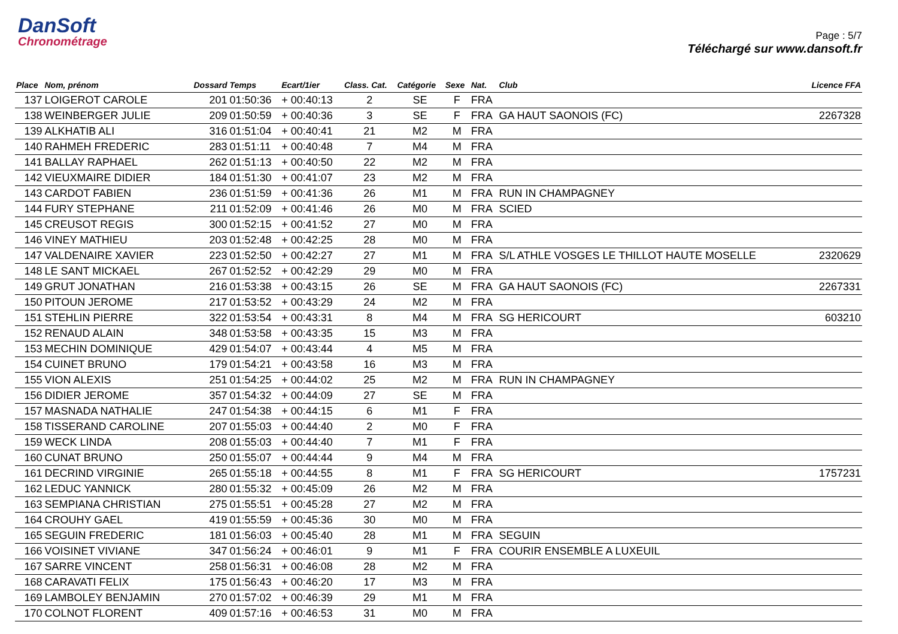DanSoft
Chronométrage
Page : 5/7
Téléchargé sur www.dansoft.fr
| Place | Nom, prénom | Dossard | Temps | Ecart/1ier | Class. Cat. | Catégorie | Sexe | Nat. | Club | Licence FFA |
| --- | --- | --- | --- | --- | --- | --- | --- | --- | --- | --- |
| 137 | LOIGEROT CAROLE | 201 | 01:50:36 | + 00:40:13 | 2 | SE | F | FRA | | |
| 138 | WEINBERGER JULIE | 209 | 01:50:59 | + 00:40:36 | 3 | SE | F | FRA | GA HAUT SAONOIS (FC) | 2267328 |
| 139 | ALKHATIB ALI | 316 | 01:51:04 | + 00:40:41 | 21 | M2 | M | FRA | | |
| 140 | RAHMEH FREDERIC | 283 | 01:51:11 | + 00:40:48 | 7 | M4 | M | FRA | | |
| 141 | BALLAY RAPHAEL | 262 | 01:51:13 | + 00:40:50 | 22 | M2 | M | FRA | | |
| 142 | VIEUXMAIRE DIDIER | 184 | 01:51:30 | + 00:41:07 | 23 | M2 | M | FRA | | |
| 143 | CARDOT FABIEN | 236 | 01:51:59 | + 00:41:36 | 26 | M1 | M | FRA | RUN IN CHAMPAGNEY | |
| 144 | FURY STEPHANE | 211 | 01:52:09 | + 00:41:46 | 26 | M0 | M | FRA | SCIED | |
| 145 | CREUSOT REGIS | 300 | 01:52:15 | + 00:41:52 | 27 | M0 | M | FRA | | |
| 146 | VINEY MATHIEU | 203 | 01:52:48 | + 00:42:25 | 28 | M0 | M | FRA | | |
| 147 | VALDENAIRE XAVIER | 223 | 01:52:50 | + 00:42:27 | 27 | M1 | M | FRA | S/L ATHLE VOSGES LE THILLOT HAUTE MOSELLE | 2320629 |
| 148 | LE SANT MICKAEL | 267 | 01:52:52 | + 00:42:29 | 29 | M0 | M | FRA | | |
| 149 | GRUT JONATHAN | 216 | 01:53:38 | + 00:43:15 | 26 | SE | M | FRA | GA HAUT SAONOIS (FC) | 2267331 |
| 150 | PITOUN JEROME | 217 | 01:53:52 | + 00:43:29 | 24 | M2 | M | FRA | | |
| 151 | STEHLIN PIERRE | 322 | 01:53:54 | + 00:43:31 | 8 | M4 | M | FRA | SG HERICOURT | 603210 |
| 152 | RENAUD ALAIN | 348 | 01:53:58 | + 00:43:35 | 15 | M3 | M | FRA | | |
| 153 | MECHIN DOMINIQUE | 429 | 01:54:07 | + 00:43:44 | 4 | M5 | M | FRA | | |
| 154 | CUINET BRUNO | 179 | 01:54:21 | + 00:43:58 | 16 | M3 | M | FRA | | |
| 155 | VION ALEXIS | 251 | 01:54:25 | + 00:44:02 | 25 | M2 | M | FRA | RUN IN CHAMPAGNEY | |
| 156 | DIDIER JEROME | 357 | 01:54:32 | + 00:44:09 | 27 | SE | M | FRA | | |
| 157 | MASNADA NATHALIE | 247 | 01:54:38 | + 00:44:15 | 6 | M1 | F | FRA | | |
| 158 | TISSERAND CAROLINE | 207 | 01:55:03 | + 00:44:40 | 2 | M0 | F | FRA | | |
| 159 | WECK LINDA | 208 | 01:55:03 | + 00:44:40 | 7 | M1 | F | FRA | | |
| 160 | CUNAT BRUNO | 250 | 01:55:07 | + 00:44:44 | 9 | M4 | M | FRA | | |
| 161 | DECRIND VIRGINIE | 265 | 01:55:18 | + 00:44:55 | 8 | M1 | F | FRA | SG HERICOURT | 1757231 |
| 162 | LEDUC YANNICK | 280 | 01:55:32 | + 00:45:09 | 26 | M2 | M | FRA | | |
| 163 | SEMPIANA CHRISTIAN | 275 | 01:55:51 | + 00:45:28 | 27 | M2 | M | FRA | | |
| 164 | CROUHY GAEL | 419 | 01:55:59 | + 00:45:36 | 30 | M0 | M | FRA | | |
| 165 | SEGUIN FREDERIC | 181 | 01:56:03 | + 00:45:40 | 28 | M1 | M | FRA | SEGUIN | |
| 166 | VOISINET VIVIANE | 347 | 01:56:24 | + 00:46:01 | 9 | M1 | F | FRA | COURIR ENSEMBLE A LUXEUIL | |
| 167 | SARRE VINCENT | 258 | 01:56:31 | + 00:46:08 | 28 | M2 | M | FRA | | |
| 168 | CARAVATI FELIX | 175 | 01:56:43 | + 00:46:20 | 17 | M3 | M | FRA | | |
| 169 | LAMBOLEY BENJAMIN | 270 | 01:57:02 | + 00:46:39 | 29 | M1 | M | FRA | | |
| 170 | COLNOT FLORENT | 409 | 01:57:16 | + 00:46:53 | 31 | M0 | M | FRA | | |